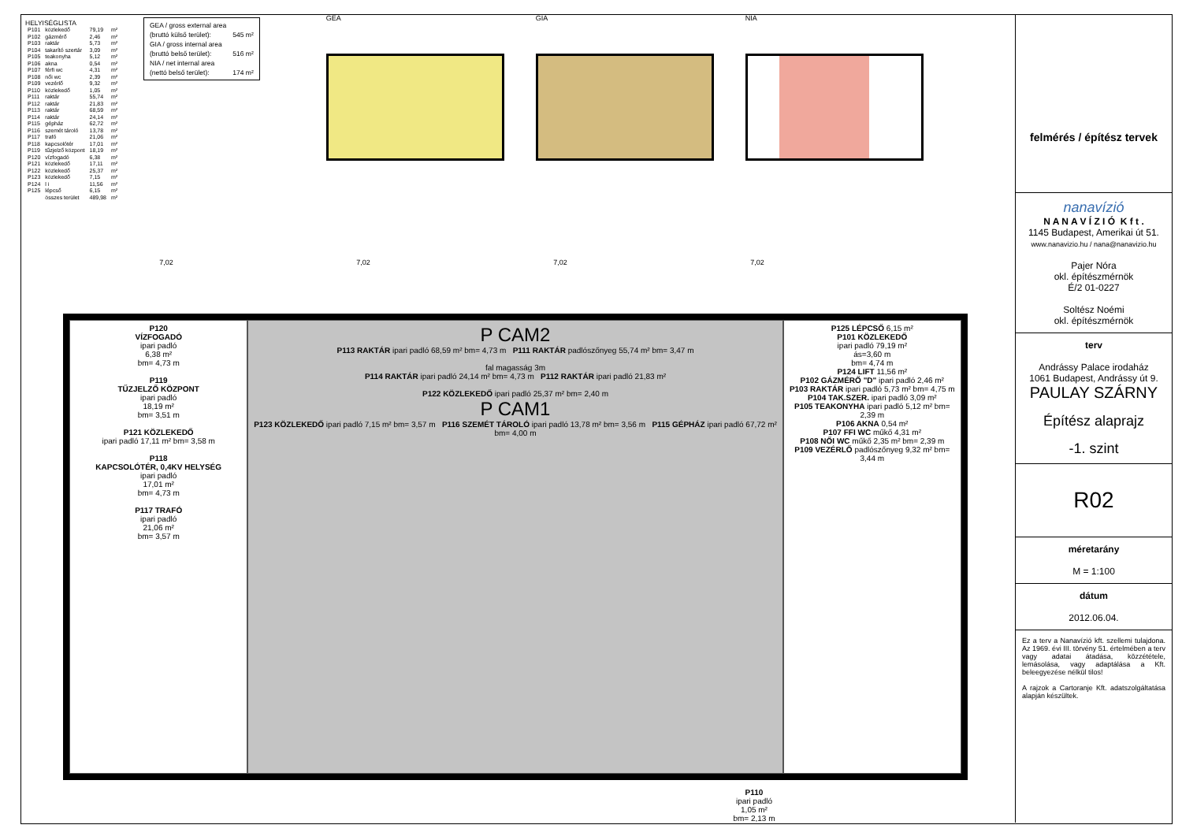HELYISÉGLISTA
| P101 | közlekedő | 79,19 | m² |
| P102 | gázmérő | 2,46 | m² |
| P103 | raktár | 5,73 | m² |
| P104 | takarító szertár | 3,09 | m² |
| P105 | teakonyha | 5,12 | m² |
| P106 | akna | 0,54 | m² |
| P107 | férfi wc | 4,31 | m² |
| P108 | női wc | 2,39 | m² |
| P109 | vezérlő | 9,32 | m² |
| P110 | közlekedő | 1,05 | m² |
| P111 | raktár | 55,74 | m² |
| P112 | raktár | 21,83 | m² |
| P113 | raktár | 68,59 | m² |
| P114 | raktár | 24,14 | m² |
| P115 | gépház | 62,72 | m² |
| P116 | szemét tároló | 13,78 | m² |
| P117 | trafó | 21,06 | m² |
| P118 | kapcsolótér | 17,01 | m² |
| P119 | tűzjelző központ | 18,19 | m² |
| P120 | vízfogadó | 6,38 | m² |
| P121 | közlekedő | 17,11 | m² |
| P122 | közlekedő | 25,37 | m² |
| P123 | közlekedő | 7,15 | m² |
| P124 | l i | 11,56 | m² |
| P125 | lépcső | 6,15 | m² |
| | összes terület | 489,98 | m² |
| GEA / gross external area | |
| (bruttó külső terület): | 545 m² |
| GIA / gross internal area | |
| (bruttó belső terület): | 516 m² |
| NIA / net internal area | |
| (nettó belső terület): | 174 m² |
GEA GIA NIA
7,02 7,02 7,02 7,02
P120
VÍZFOGADÓ
ipari padló
6,38 m²
bm= 4,73 m
P119
TŰZJELZŐ KÖZPONT
ipari padló
18,19 m²
bm= 3,51 m
P121 KÖZLEKEDŐ
ipari padló 17,11 m² bm= 3,58 m
P118
KAPCSOLÓTÉR, 0,4KV HELYSÉG
ipari padló
17,01 m²
bm= 4,73 m
P117 TRAFÓ
ipari padló
21,06 m²
bm= 3,57 m
P CAM2
P113 RAKTÁR ipari padló 68,59 m² bm= 4,73 m P111 RAKTÁR padlószőnyeg 55,74 m² bm= 3,47 m
fal magasság 3m
P114 RAKTÁR ipari padló 24,14 m² bm= 4,73 m P112 RAKTÁR ipari padló 21,83 m²
P122 KÖZLEKEDŐ ipari padló 25,37 m² bm= 2,40 m
P CAM1
P123 KÖZLEKEDŐ ipari padló 7,15 m² bm= 3,57 m P116 SZEMÉT TÁROLÓ ipari padló 13,78 m² bm= 3,56 m P115 GÉPHÁZ ipari padló 67,72 m² bm= 4,00 m
P125 LÉPCSŐ 6,15 m²
P101 KÖZLEKEDŐ
ipari padló 79,19 m²
ás=3,60 m
bm= 4,74 m
P124 LIFT 11,56 m²
P102 GÁZMÉRŐ "D" ipari padló 2,46 m²
P103 RAKTÁR ipari padló 5,73 m² bm= 4,75 m
P104 TAK.SZER. ipari padló 3,09 m²
P105 TEAKONYHA ipari padló 5,12 m² bm= 2,39 m
P106 AKNA 0,54 m²
P107 FFI WC műkő 4,31 m²
P108 NŐI WC műkő 2,35 m² bm= 2,39 m
P109 VEZÉRLŐ padlószőnyeg 9,32 m² bm= 3,44 m
P110
ipari padló
1,05 m²
bm= 2,13 m
felmérés / építész tervek
nanavízió
N A N A V Í Z I Ó K f t .
1145 Budapest, Amerikai út 51.
www.nanavizio.hu / nana@nanavizio.hu
Pajer Nóra
okl. építészmérnök
É/2 01-0227
Soltész Noémi
okl. építészmérnök
terv
Andrássy Palace irodaház
1061 Budapest, Andrássy út 9.
PAULAY SZÁRNY
Építész alaprajz
-1. szint
R02
méretarány
M = 1:100
dátum
2012.06.04.
Ez a terv a Nanavízió kft. szellemi tulajdona. Az 1969. évi III. törvény 51. értelmében a terv vagy adatai átadása, közzététele, lemásolása, vagy adaptálása a Kft. beleegyezése nélkül tilos!
A rajzok a Cartoranje Kft. adatszolgáltatása alapján készültek.